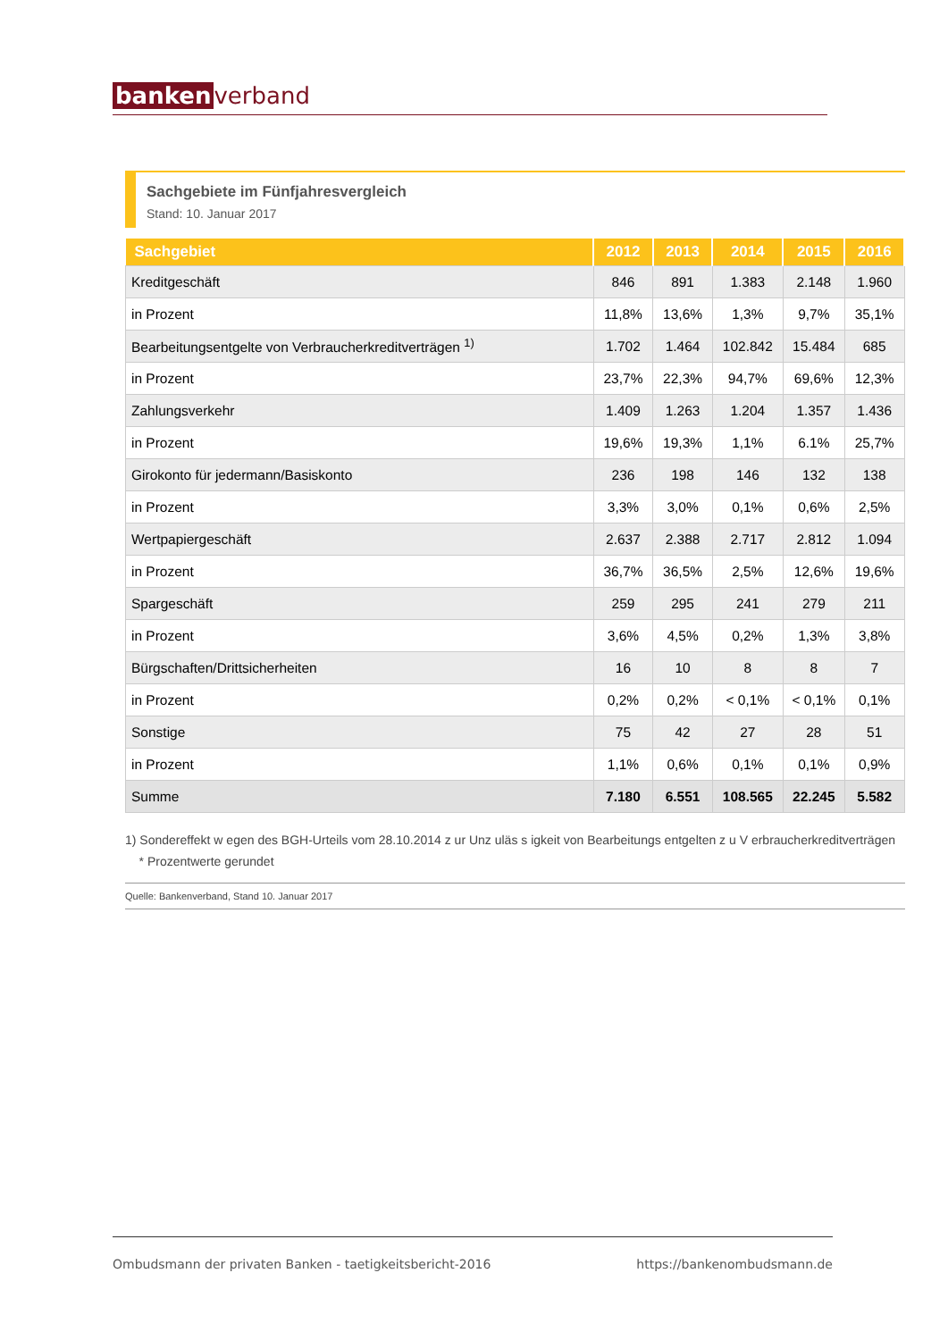banken verband
Sachgebiete im Fünfjahresvergleich
Stand: 10. Januar 2017
| Sachgebiet | 2012 | 2013 | 2014 | 2015 | 2016 |
| --- | --- | --- | --- | --- | --- |
| Kreditgeschäft | 846 | 891 | 1.383 | 2.148 | 1.960 |
| in Prozent | 11,8% | 13,6% | 1,3% | 9,7% | 35,1% |
| Bearbeitungsentgelte von Verbraucherkreditverträgen <sup>1)</sup> | 1.702 | 1.464 | 102.842 | 15.484 | 685 |
| in Prozent | 23,7% | 22,3% | 94,7% | 69,6% | 12,3% |
| Zahlungsverkehr | 1.409 | 1.263 | 1.204 | 1.357 | 1.436 |
| in Prozent | 19,6% | 19,3% | 1,1% | 6.1% | 25,7% |
| Girokonto für jedermann/Basiskonto | 236 | 198 | 146 | 132 | 138 |
| in Prozent | 3,3% | 3,0% | 0,1% | 0,6% | 2,5% |
| Wertpapiergeschäft | 2.637 | 2.388 | 2.717 | 2.812 | 1.094 |
| in Prozent | 36,7% | 36,5% | 2,5% | 12,6% | 19,6% |
| Spargeschäft | 259 | 295 | 241 | 279 | 211 |
| in Prozent | 3,6% | 4,5% | 0,2% | 1,3% | 3,8% |
| Bürgschaften/Drittsicherheiten | 16 | 10 | 8 | 8 | 7 |
| in Prozent | 0,2% | 0,2% | < 0,1% | < 0,1% | 0,1% |
| Sonstige | 75 | 42 | 27 | 28 | 51 |
| in Prozent | 1,1% | 0,6% | 0,1% | 0,1% | 0,9% |
| Summe | 7.180 | 6.551 | 108.565 | 22.245 | 5.582 |
1) Sondereffekt w egen des BGH-Urteils vom 28.10.2014 z ur Unz uläs s igkeit von Bearbeitungs entgelten z u V erbraucherkreditverträgen
* Prozentwerte gerundet
Quelle: Bankenverband, Stand 10. Januar 2017
Ombudsmann der privaten Banken - taetigkeitsbericht-2016 https://bankenombudsmann.de